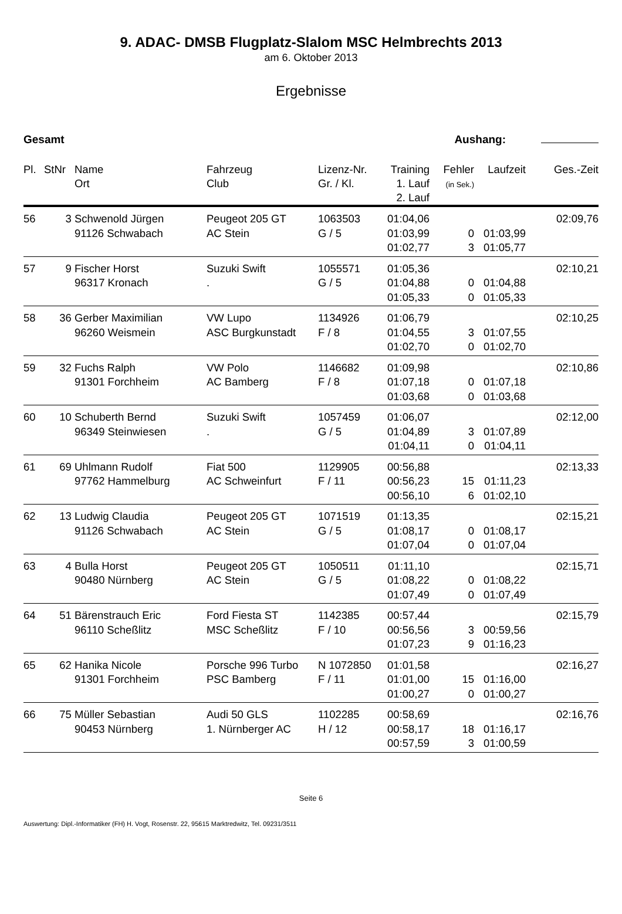9. ADAC- DMSB Flugplatz-Slalom MSC Helmbrechts 2013
am 6. Oktober 2013
Ergebnisse
Gesamt Aushang:
| Pl. | StNr | Name Ort | Fahrzeug Club | Lizenz-Nr. Gr. / Kl. | Training 1. Lauf 2. Lauf | Fehler (in Sek.) | Laufzeit | Ges.-Zeit |
| --- | --- | --- | --- | --- | --- | --- | --- | --- |
| 56 | 3 | Schwenold Jürgen 91126 Schwabach | Peugeot 205 GT AC Stein | 1063503 G / 5 | 01:04,06 01:03,99 01:02,77 | 0 3 | 01:03,99 01:05,77 | 02:09,76 |
| 57 | 9 | Fischer Horst 96317 Kronach | Suzuki Swift . | 1055571 G / 5 | 01:05,36 01:04,88 01:05,33 | 0 0 | 01:04,88 01:05,33 | 02:10,21 |
| 58 | 36 | Gerber Maximilian 96260 Weismein | VW Lupo ASC Burgkunstadt | 1134926 F / 8 | 01:06,79 01:04,55 01:02,70 | 3 0 | 01:07,55 01:02,70 | 02:10,25 |
| 59 | 32 | Fuchs Ralph 91301 Forchheim | VW Polo AC Bamberg | 1146682 F / 8 | 01:09,98 01:07,18 01:03,68 | 0 0 | 01:07,18 01:03,68 | 02:10,86 |
| 60 | 10 | Schuberth Bernd 96349 Steinwiesen | Suzuki Swift . | 1057459 G / 5 | 01:06,07 01:04,89 01:04,11 | 3 0 | 01:07,89 01:04,11 | 02:12,00 |
| 61 | 69 | Uhlmann Rudolf 97762 Hammelburg | Fiat 500 AC Schweinfurt | 1129905 F / 11 | 00:56,88 00:56,23 00:56,10 | 15 6 | 01:11,23 01:02,10 | 02:13,33 |
| 62 | 13 | Ludwig Claudia 91126 Schwabach | Peugeot 205 GT AC Stein | 1071519 G / 5 | 01:13,35 01:08,17 01:07,04 | 0 0 | 01:08,17 01:07,04 | 02:15,21 |
| 63 | 4 | Bulla Horst 90480 Nürnberg | Peugeot 205 GT AC Stein | 1050511 G / 5 | 01:11,10 01:08,22 01:07,49 | 0 0 | 01:08,22 01:07,49 | 02:15,71 |
| 64 | 51 | Bärenstrauch Eric 96110 Scheßlitz | Ford Fiesta ST MSC Scheßlitz | 1142385 F / 10 | 00:57,44 00:56,56 01:07,23 | 3 9 | 00:59,56 01:16,23 | 02:15,79 |
| 65 | 62 | Hanika Nicole 91301 Forchheim | Porsche 996 Turbo PSC Bamberg | N 1072850 F / 11 | 01:01,58 01:01,00 01:00,27 | 15 0 | 01:16,00 01:00,27 | 02:16,27 |
| 66 | 75 | Müller Sebastian 90453 Nürnberg | Audi 50 GLS 1. Nürnberger AC | 1102285 H / 12 | 00:58,69 00:58,17 00:57,59 | 18 3 | 01:16,17 01:00,59 | 02:16,76 |
Seite 6
Auswertung: Dipl.-Informatiker (FH) H. Vogt, Rosenstr. 22, 95615 Marktredwitz, Tel. 09231/3511